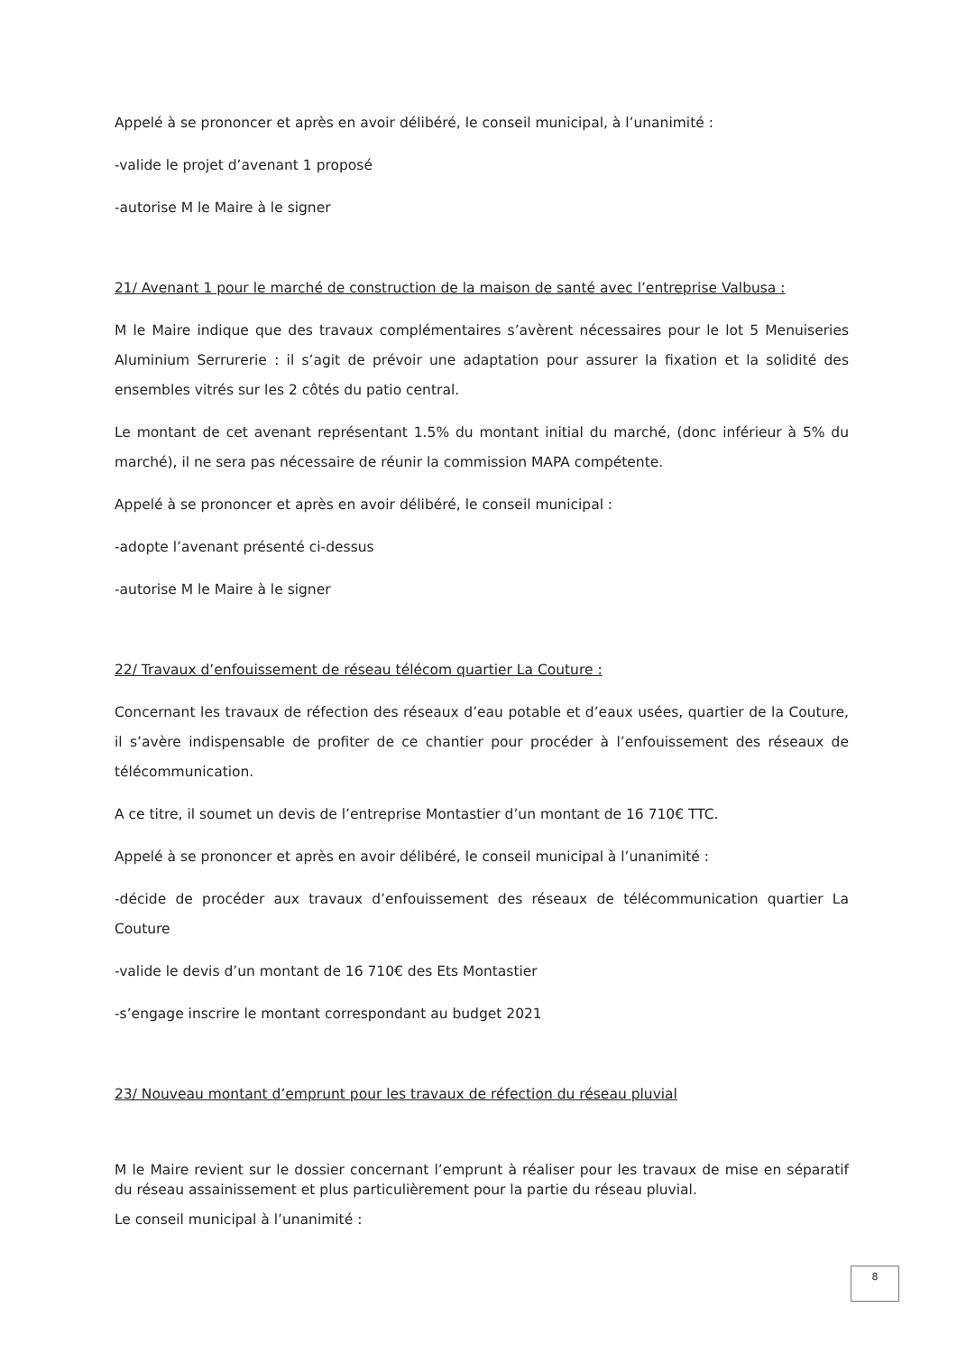Appelé à se prononcer et après en avoir délibéré, le conseil municipal, à l’unanimité :
-valide le projet d’avenant 1 proposé
-autorise M le Maire à le signer
21/ Avenant 1 pour le marché de construction de la maison de santé avec l’entreprise Valbusa :
M le Maire indique que des travaux complémentaires s’avèrent nécessaires pour le lot 5 Menuiseries Aluminium Serrurerie : il s’agit de prévoir une adaptation pour assurer la fixation et la solidité des ensembles vitrés sur les 2 côtés du patio central.
Le montant de cet avenant représentant 1.5% du montant initial du marché, (donc inférieur à 5% du marché), il ne sera pas nécessaire de réunir la commission MAPA compétente.
Appelé à se prononcer et après en avoir délibéré, le conseil municipal :
-adopte l’avenant présenté ci-dessus
-autorise M le Maire à le signer
22/ Travaux d’enfouissement de réseau télécom quartier La Couture :
Concernant les travaux de réfection des réseaux d’eau potable et d’eaux usées, quartier de la Couture, il s’avère indispensable de profiter de ce chantier pour procéder à l’enfouissement des réseaux de télécommunication.
A ce titre, il soumet un devis de l’entreprise Montastier d’un montant de 16 710€ TTC.
Appelé à se prononcer et après en avoir délibéré, le conseil municipal à l’unanimité :
-décide de procéder aux travaux d’enfouissement des réseaux de télécommunication quartier La Couture
-valide le devis d’un montant de 16 710€ des Ets Montastier
-s’engage inscrire le montant correspondant au budget 2021
23/ Nouveau montant d’emprunt pour les travaux de réfection du réseau pluvial
M le Maire revient sur le dossier concernant l’emprunt à réaliser pour les travaux de mise en séparatif du réseau assainissement et plus particulièrement pour la partie du réseau pluvial.
Le conseil municipal à l’unanimité :
8